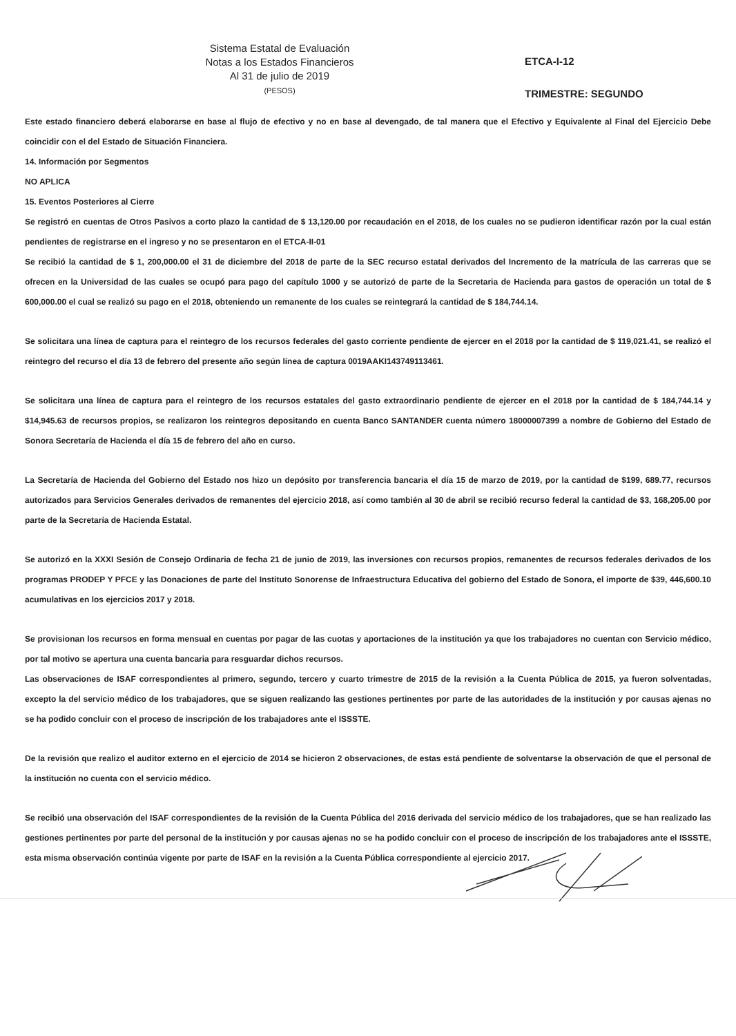Sistema Estatal de Evaluación
Notas a los Estados Financieros
Al 31 de julio de 2019
(PESOS)
ETCA-I-12
TRIMESTRE: SEGUNDO
Este estado financiero deberá elaborarse en base al flujo de efectivo y no en base al devengado, de tal manera que el Efectivo y Equivalente al Final del Ejercicio Debe coincidir con el del Estado de Situación Financiera.
14. Información por Segmentos
NO APLICA
15. Eventos Posteriores al Cierre
Se registró en cuentas de Otros Pasivos a corto plazo la cantidad de $ 13,120.00 por recaudación en el 2018, de los cuales no se pudieron identificar razón por la cual están pendientes de registrarse en el ingreso y no se presentaron en el ETCA-II-01
Se recibió la cantidad de $ 1, 200,000.00 el 31 de diciembre del 2018 de parte de la SEC recurso estatal derivados del Incremento de la matrícula de las carreras que se ofrecen en la Universidad de las cuales se ocupó para pago del capítulo 1000 y se autorizó de parte de la Secretaria de Hacienda para gastos de operación un total de $ 600,000.00 el cual se realizó su pago en el 2018, obteniendo un remanente de los cuales se reintegrará la cantidad de $ 184,744.14.
Se solicitara una línea de captura para el reintegro de los recursos federales del gasto corriente pendiente de ejercer en el 2018 por la cantidad de $ 119,021.41, se realizó el reintegro del recurso el día 13 de febrero del presente año según línea de captura 0019AAKI143749113461.
Se solicitara una línea de captura para el reintegro de los recursos estatales del gasto extraordinario pendiente de ejercer en el 2018 por la cantidad de $ 184,744.14 y $14,945.63 de recursos propios, se realizaron los reintegros depositando en cuenta Banco SANTANDER cuenta número 18000007399 a nombre de Gobierno del Estado de Sonora Secretaría de Hacienda el día 15 de febrero del año en curso.
La Secretaría de Hacienda del Gobierno del Estado nos hizo un depósito por transferencia bancaria el día 15 de marzo de 2019, por la cantidad de $199, 689.77, recursos autorizados para Servicios Generales derivados de remanentes del ejercicio 2018, así como también al 30 de abril se recibió recurso federal la cantidad de $3, 168,205.00 por parte de la Secretaría de Hacienda Estatal.
Se autorizó en la XXXI Sesión de Consejo Ordinaria de fecha 21 de junio de 2019, las inversiones con recursos propios, remanentes de recursos federales derivados de los programas PRODEP Y PFCE y las Donaciones de parte del Instituto Sonorense de Infraestructura Educativa del gobierno del Estado de Sonora, el importe de $39, 446,600.10 acumulativas en los ejercicios 2017 y 2018.
Se provisionan los recursos en forma mensual en cuentas por pagar de las cuotas y aportaciones de la institución ya que los trabajadores no cuentan con Servicio médico, por tal motivo se apertura una cuenta bancaria para resguardar dichos recursos.
Las observaciones de ISAF correspondientes al primero, segundo, tercero y cuarto trimestre de 2015 de la revisión a la Cuenta Pública de 2015, ya fueron solventadas, excepto la del servicio médico de los trabajadores, que se siguen realizando las gestiones pertinentes por parte de las autoridades de la institución y por causas ajenas no se ha podido concluir con el proceso de inscripción de los trabajadores ante el ISSSTE.
De la revisión que realizo el auditor externo en el ejercicio de 2014 se hicieron 2 observaciones, de estas está pendiente de solventarse la observación de que el personal de la institución no cuenta con el servicio médico.
Se recibió una observación del ISAF correspondientes de la revisión de la Cuenta Pública del 2016 derivada del servicio médico de los trabajadores, que se han realizado las gestiones pertinentes por parte del personal de la institución y por causas ajenas no se ha podido concluir con el proceso de inscripción de los trabajadores ante el ISSSTE, esta misma observación continúa vigente por parte de ISAF en la revisión a la Cuenta Pública correspondiente al ejercicio 2017.